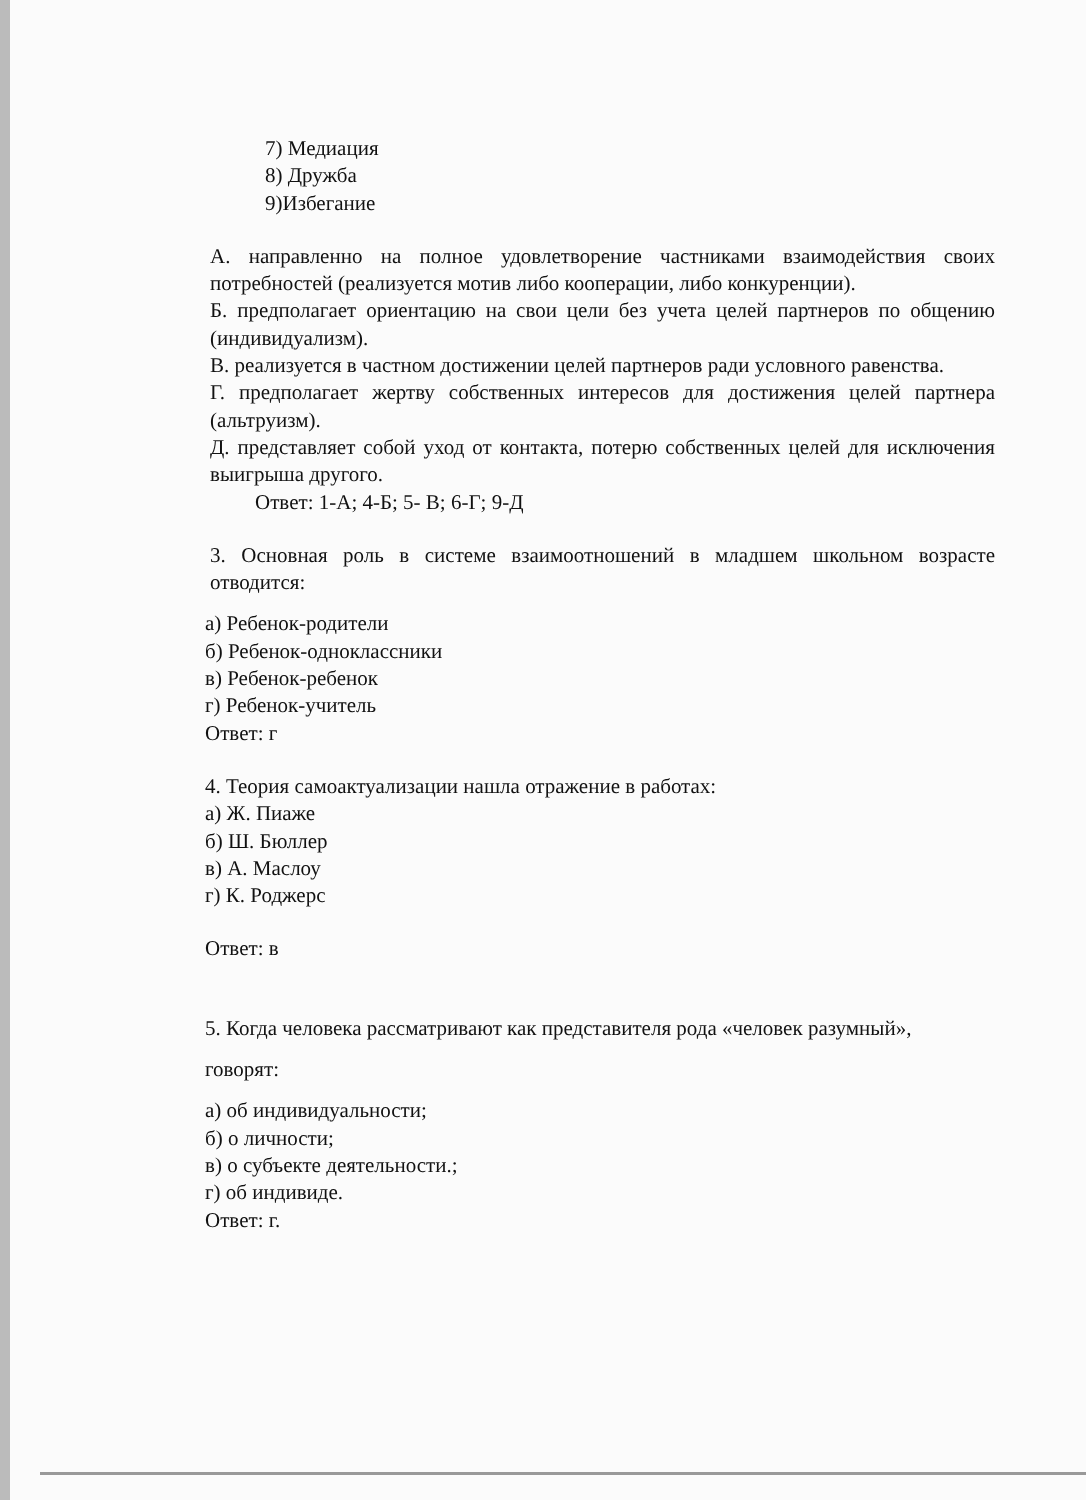7) Медиация
8) Дружба
9)Избегание
А. направленно на полное удовлетворение частниками взаимодействия своих потребностей (реализуется мотив либо кооперации, либо конкуренции).
Б. предполагает ориентацию на свои цели без учета целей партнеров по общению (индивидуализм).
В. реализуется в частном достижении целей партнеров ради условного равенства.
Г. предполагает жертву собственных интересов для достижения целей партнера (альтруизм).
Д. представляет собой уход от контакта, потерю собственных целей для исключения выигрыша другого.
Ответ: 1-А; 4-Б; 5- В; 6-Г; 9-Д
3. Основная роль в системе взаимоотношений в младшем школьном возрасте отводится:
а) Ребенок-родители
б) Ребенок-одноклассники
в) Ребенок-ребенок
г) Ребенок-учитель
Ответ: г
4. Теория самоактуализации нашла отражение в работах:
а) Ж. Пиаже
б) Ш. Бюллер
в) А. Маслоу
г) К. Роджерс
Ответ: в
5. Когда человека рассматривают как представителя рода «человек разумный»,
говорят:
а) об индивидуальности;
б) о личности;
в) о субъекте деятельности.;
г) об индивиде.
Ответ: г.